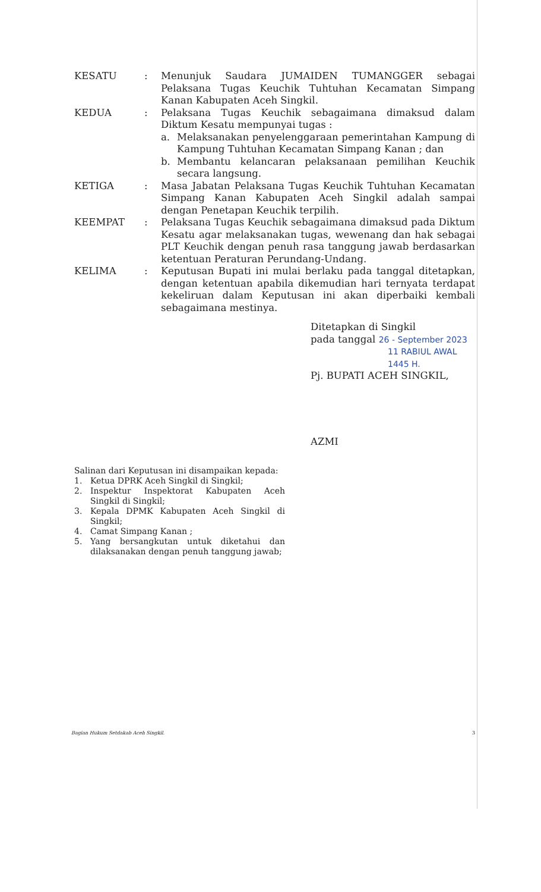KESATU : Menunjuk Saudara JUMAIDEN TUMANGGER sebagai Pelaksana Tugas Keuchik Tuhtuhan Kecamatan Simpang Kanan Kabupaten Aceh Singkil.
KEDUA : Pelaksana Tugas Keuchik sebagaimana dimaksud dalam Diktum Kesatu mempunyai tugas :
a. Melaksanakan penyelenggaraan pemerintahan Kampung di Kampung Tuhtuhan Kecamatan Simpang Kanan ; dan
b. Membantu kelancaran pelaksanaan pemilihan Keuchik secara langsung.
KETIGA : Masa Jabatan Pelaksana Tugas Keuchik Tuhtuhan Kecamatan Simpang Kanan Kabupaten Aceh Singkil adalah sampai dengan Penetapan Keuchik terpilih.
KEEMPAT : Pelaksana Tugas Keuchik sebagaimana dimaksud pada Diktum Kesatu agar melaksanakan tugas, wewenang dan hak sebagai PLT Keuchik dengan penuh rasa tanggung jawab berdasarkan ketentuan Peraturan Perundang-Undang.
KELIMA : Keputusan Bupati ini mulai berlaku pada tanggal ditetapkan, dengan ketentuan apabila dikemudian hari ternyata terdapat kekeliruan dalam Keputusan ini akan diperbaiki kembali sebagaimana mestinya.
Ditetapkan di Singkil
pada tanggal 26 - September 2023
11 RABIUL AWAL 1445 H.
Pj. BUPATI ACEH SINGKIL,
AZMI
Salinan dari Keputusan ini disampaikan kepada:
1. Ketua DPRK Aceh Singkil di Singkil;
2. Inspektur Inspektorat Kabupaten Aceh Singkil di Singkil;
3. Kepala DPMK Kabupaten Aceh Singkil di Singkil;
4. Camat Simpang Kanan ;
5. Yang bersangkutan untuk diketahui dan dilaksanakan dengan penuh tanggung jawab;
Bagian Hukum Setdakab Aceh Singkil. 3